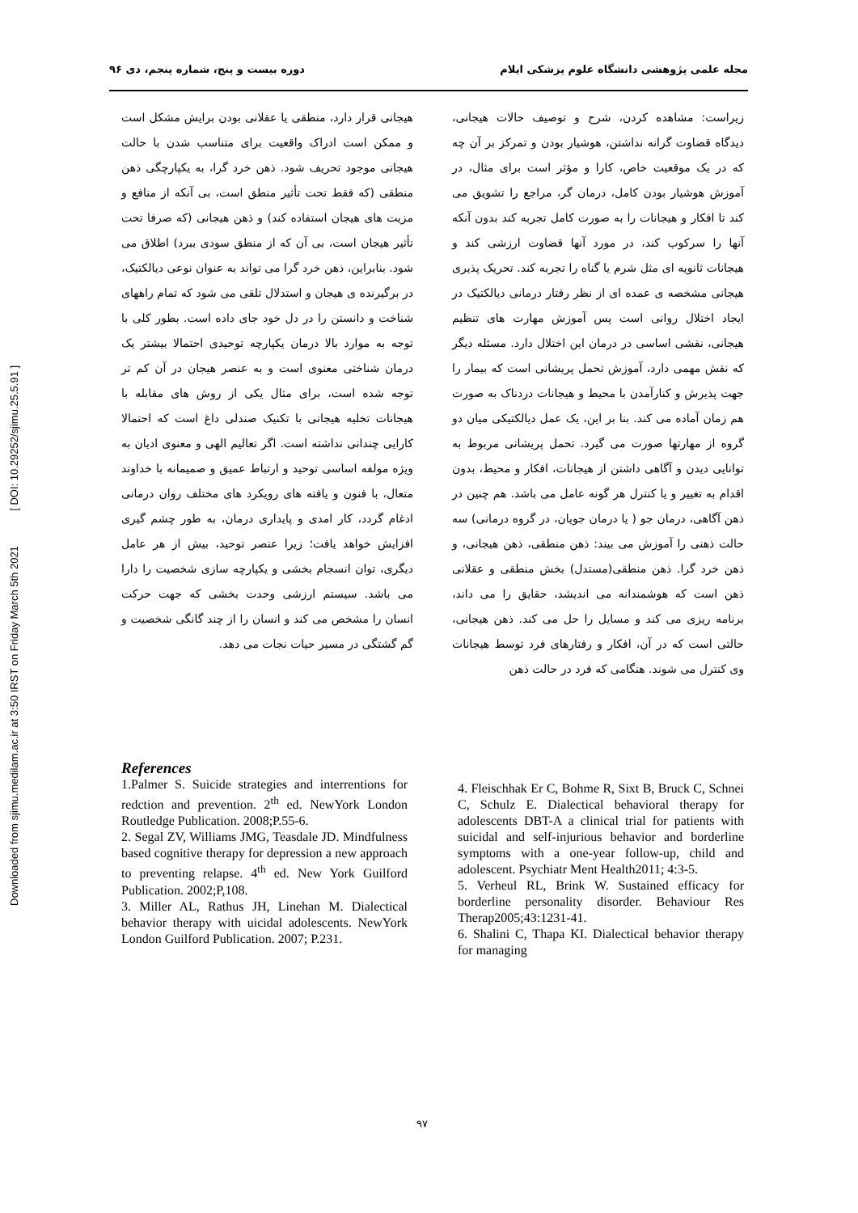Downloaded from sjimu.medilam.ac.ir at 3:50 IRST on Friday March 5th 2021 [ DOI: 10.29252/sjimu.25.5.91 ]
مجله علمی پژوهشی دانشگاه علوم پزشکی ایلام دوره بیست و پنج، شماره پنجم، دی ۹۶
زیراست: مشاهده کردن، شرح و توصیف حالات هیجانی، دیدگاه قضاوت گرانه نداشتن، هوشیار بودن و تمرکز بر آن چه که در یک موقعیت خاص، کارا و مؤثر است برای مثال، در آموزش هوشیار بودن کامل، درمان گر، مراجع را تشویق می کند تا افکار و هیجانات را به صورت کامل تجربه کند بدون آنکه آنها را سرکوب کند، در مورد آنها قضاوت ارزشی کند و هیجانات ثانویه ای مثل شرم یا گناه را تجربه کند. تحریک پذیری هیجانی مشخصه ی عمده ای از نظر رفتار درمانی دیالکتیک در ایجاد اختلال روانی است پس آموزش مهارت های تنظیم هیجانی، نقشی اساسی در درمان این اختلال دارد. مسئله دیگر که نقش مهمی دارد، آموزش تحمل پریشانی است که بیمار را جهت پذیرش و کنارآمدن با محیط و هیجانات دردناک به صورت هم زمان آماده می کند. بنا بر این، یک عمل دیالکتیکی میان دو گروه از مهارتها صورت می گیرد. تحمل پریشانی مربوط به توانایی دیدن و آگاهی داشتن از هیجانات، افکار و محیط، بدون اقدام به تغییر و یا کنترل هر گونه عامل می باشد. هم چنین در ذهن آگاهی، درمان جو ( یا درمان جویان، در گروه درمانی) سه حالت ذهنی را آموزش می بیند: ذهن منطقی، ذهن هیجانی، و ذهن خرد گرا. ذهن منطقی(مستدل) بخش منطقی و عقلانی ذهن است که هوشمندانه می اندیشد، حقایق را می داند، برنامه ریزی می کند و مسایل را حل می کند. ذهن هیجانی، حالتی است که در آن، افکار و رفتارهای فرد توسط هیجانات وی کنترل می شوند. هنگامی که فرد در حالت ذهن
هیجانی قرار دارد، منطقی یا عقلانی بودن برایش مشکل است و ممکن است ادراک واقعیت برای متناسب شدن با حالت هیجانی موجود تحریف شود. ذهن خرد گرا، به یکپارچگی ذهن منطقی (که فقط تحت تأثیر منطق است، بی آنکه از منافع و مزیت های هیجان استفاده کند) و ذهن هیجانی (که صرفا تحت تأثیر هیجان است، بی آن که از منطق سودی ببرد) اطلاق می شود. بنابراین، ذهن خرد گرا می تواند به عنوان نوعی دیالکتیک، در برگیرنده ی هیجان و استدلال تلقی می شود که تمام راههای شناخت و دانستن را در دل خود جای داده است. بطور کلی با توجه به موارد بالا درمان یکپارچه توحیدی احتمالا بیشتر یک درمان شناختی معنوی است و به عنصر هیجان در آن کم تر توجه شده است، برای مثال یکی از روش های مقابله با هیجانات تخلیه هیجانی با تکنیک صندلی داغ است که احتمالا کارایی چندانی نداشته است. اگر تعالیم الهی و معنوی ادیان به ویژه مولفه اساسی توحید و ارتباط عمیق و صمیمانه با خداوند متعال، با فنون و یافته های رویکرد های مختلف روان درمانی ادغام گردد، کار امدی و پایداری درمان، به طور چشم گیری افزایش خواهد یافت؛ زیرا عنصر توحید، بیش از هر عامل دیگری، توان انسجام بخشی و یکپارچه سازی شخصیت را دارا می باشد. سیستم ارزشی وحدت بخشی که جهت حرکت انسان را مشخص می کند و انسان را از چند گانگی شخصیت و گم گشتگی در مسیر حیات نجات می دهد.
References
1.Palmer S. Suicide strategies and interrentions for redction and prevention. 2<sup>th</sup> ed. NewYork London Routledge Publication. 2008;P.55-6.
2. Segal ZV, Williams JMG, Teasdale JD. Mindfulness based cognitive therapy for depression a new approach to preventing relapse. 4<sup>th</sup> ed. New York Guilford Publication. 2002;P,108.
3. Miller AL, Rathus JH, Linehan M. Dialectical behavior therapy with uicidal adolescents. NewYork London Guilford Publication. 2007; P.231.
4. Fleischhak Er C, Bohme R, Sixt B, Bruck C, Schnei C, Schulz E. Dialectical behavioral therapy for adolescents DBT-A a clinical trial for patients with suicidal and self-injurious behavior and borderline symptoms with a one-year follow-up, child and adolescent. Psychiatr Ment Health2011; 4:3-5.
5. Verheul RL, Brink W. Sustained efficacy for borderline personality disorder. Behaviour Res Therap2005;43:1231-41.
6. Shalini C, Thapa KI. Dialectical behavior therapy for managing
۹۷